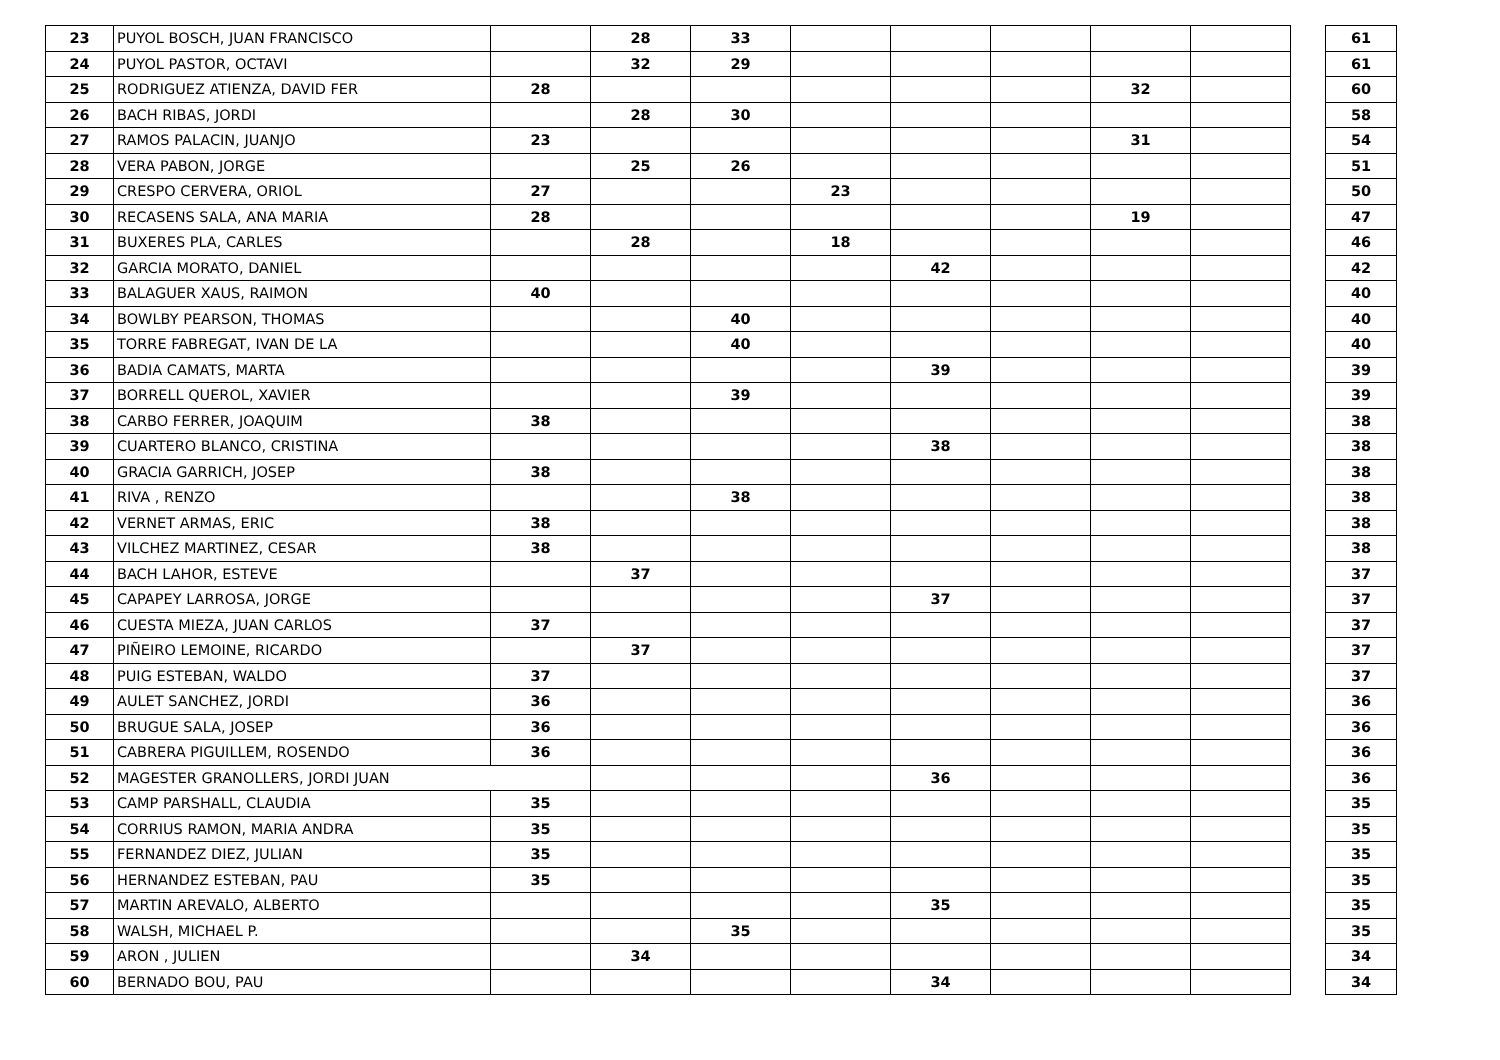| 23 | PUYOL BOSCH, JUAN FRANCISCO | | 28 | 33 | | | | | | | 61 |
| 24 | PUYOL PASTOR, OCTAVI | | 32 | 29 | | | | | | | 61 |
| 25 | RODRIGUEZ ATIENZA, DAVID FER | 28 | | | | | | 32 | | | 60 |
| 26 | BACH RIBAS, JORDI | | 28 | 30 | | | | | | | 58 |
| 27 | RAMOS PALACIN, JUANJO | 23 | | | | | | 31 | | | 54 |
| 28 | VERA PABON, JORGE | | 25 | 26 | | | | | | | 51 |
| 29 | CRESPO CERVERA, ORIOL | 27 | | | 23 | | | | | | 50 |
| 30 | RECASENS SALA, ANA MARIA | 28 | | | | | | 19 | | | 47 |
| 31 | BUXERES PLA, CARLES | | 28 | | 18 | | | | | | 46 |
| 32 | GARCIA MORATO, DANIEL | | | | | 42 | | | | | 42 |
| 33 | BALAGUER XAUS, RAIMON | 40 | | | | | | | | | 40 |
| 34 | BOWLBY PEARSON, THOMAS | | | 40 | | | | | | | 40 |
| 35 | TORRE FABREGAT, IVAN DE LA | | | 40 | | | | | | | 40 |
| 36 | BADIA CAMATS, MARTA | | | | | 39 | | | | | 39 |
| 37 | BORRELL QUEROL, XAVIER | | | 39 | | | | | | | 39 |
| 38 | CARBO FERRER, JOAQUIM | 38 | | | | | | | | | 38 |
| 39 | CUARTERO BLANCO, CRISTINA | | | | | 38 | | | | | 38 |
| 40 | GRACIA GARRICH, JOSEP | 38 | | | | | | | | | 38 |
| 41 | RIVA , RENZO | | | 38 | | | | | | | 38 |
| 42 | VERNET ARMAS, ERIC | 38 | | | | | | | | | 38 |
| 43 | VILCHEZ MARTINEZ, CESAR | 38 | | | | | | | | | 38 |
| 44 | BACH LAHOR, ESTEVE | | 37 | | | | | | | | 37 |
| 45 | CAPAPEY LARROSA, JORGE | | | | | 37 | | | | | 37 |
| 46 | CUESTA MIEZA, JUAN CARLOS | 37 | | | | | | | | | 37 |
| 47 | PIÑEIRO LEMOINE, RICARDO | | 37 | | | | | | | | 37 |
| 48 | PUIG ESTEBAN, WALDO | 37 | | | | | | | | | 37 |
| 49 | AULET SANCHEZ, JORDI | 36 | | | | | | | | | 36 |
| 50 | BRUGUE SALA, JOSEP | 36 | | | | | | | | | 36 |
| 51 | CABRERA PIGUILLEM, ROSENDO | 36 | | | | | | | | | 36 |
| 52 | MAGESTER GRANOLLERS, JORDI JUAN | | | | | 36 | | | | | 36 |
| 53 | CAMP PARSHALL, CLAUDIA | 35 | | | | | | | | | 35 |
| 54 | CORRIUS RAMON, MARIA ANDRA | 35 | | | | | | | | | 35 |
| 55 | FERNANDEZ DIEZ, JULIAN | 35 | | | | | | | | | 35 |
| 56 | HERNANDEZ ESTEBAN, PAU | 35 | | | | | | | | | 35 |
| 57 | MARTIN AREVALO, ALBERTO | | | | | 35 | | | | | 35 |
| 58 | WALSH, MICHAEL P. | | | 35 | | | | | | | 35 |
| 59 | ARON , JULIEN | | 34 | | | | | | | | 34 |
| 60 | BERNADO BOU, PAU | | | | | 34 | | | | | 34 |